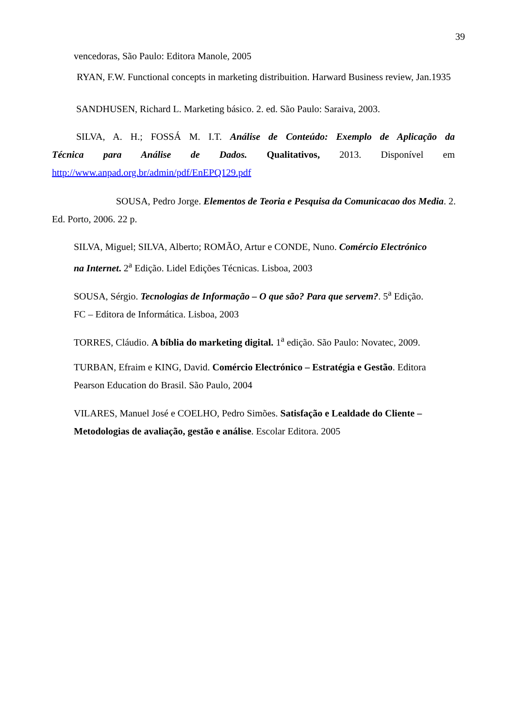39
vencedoras, São Paulo: Editora Manole, 2005
RYAN, F.W. Functional concepts in marketing distribuition. Harward Business review, Jan.1935
SANDHUSEN, Richard L. Marketing básico. 2. ed. São Paulo: Saraiva, 2003.
SILVA, A. H.; FOSSÁ M. I.T. Análise de Conteúdo: Exemplo de Aplicação da
Técnica para Análise de Dados. Qualitativos, 2013. Disponível em
http://www.anpad.org.br/admin/pdf/EnEPQ129.pdf
SOUSA, Pedro Jorge. Elementos de Teoria e Pesquisa da Comunicacao dos Media. 2.
Ed. Porto, 2006. 22 p.
SILVA, Miguel; SILVA, Alberto; ROMÃO, Artur e CONDE, Nuno. Comércio Electrónico
na Internet. 2<sup>a</sup> Edição. Lidel Edições Técnicas. Lisboa, 2003
SOUSA, Sérgio. Tecnologias de Informação – O que são? Para que servem?. 5<sup>a</sup> Edição.
FC – Editora de Informática. Lisboa, 2003
TORRES, Cláudio. A bíblia do marketing digital. 1<sup>a</sup> edição. São Paulo: Novatec, 2009.
TURBAN, Efraim e KING, David. Comércio Electrónico – Estratégia e Gestão. Editora
Pearson Education do Brasil. São Paulo, 2004
VILARES, Manuel José e COELHO, Pedro Simões. Satisfação e Lealdade do Cliente –
Metodologias de avaliação, gestão e análise. Escolar Editora. 2005